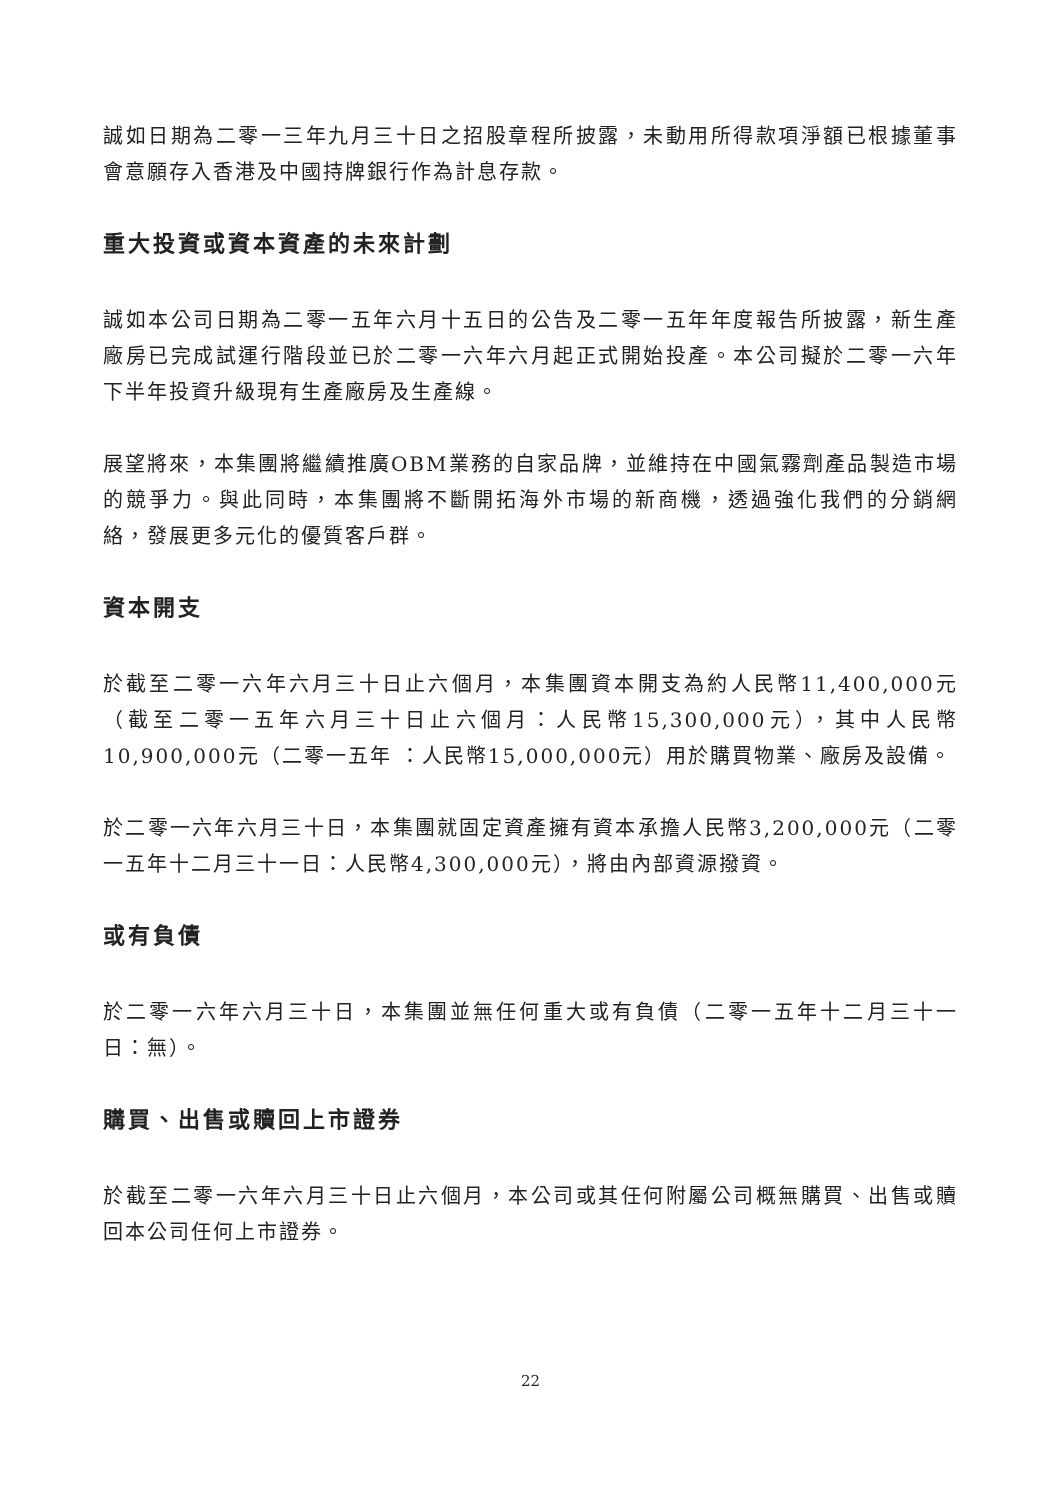誠如日期為二零一三年九月三十日之招股章程所披露，未動用所得款項淨額已根據董事會意願存入香港及中國持牌銀行作為計息存款。
重大投資或資本資產的未來計劃
誠如本公司日期為二零一五年六月十五日的公告及二零一五年年度報告所披露，新生產廠房已完成試運行階段並已於二零一六年六月起正式開始投產。本公司擬於二零一六年下半年投資升級現有生產廠房及生產線。
展望將來，本集團將繼續推廣OBM業務的自家品牌，並維持在中國氣霧劑產品製造市場的競爭力。與此同時，本集團將不斷開拓海外市場的新商機，透過強化我們的分銷網絡，發展更多元化的優質客戶群。
資本開支
於截至二零一六年六月三十日止六個月，本集團資本開支為約人民幣11,400,000元（截至二零一五年六月三十日止六個月：人民幣15,300,000元），其中人民幣10,900,000元（二零一五年 ：人民幣15,000,000元）用於購買物業、廠房及設備。
於二零一六年六月三十日，本集團就固定資產擁有資本承擔人民幣3,200,000元（二零一五年十二月三十一日：人民幣4,300,000元），將由內部資源撥資。
或有負債
於二零一六年六月三十日，本集團並無任何重大或有負債（二零一五年十二月三十一日：無）。
購買、出售或贖回上市證券
於截至二零一六年六月三十日止六個月，本公司或其任何附屬公司概無購買、出售或贖回本公司任何上市證券。
22